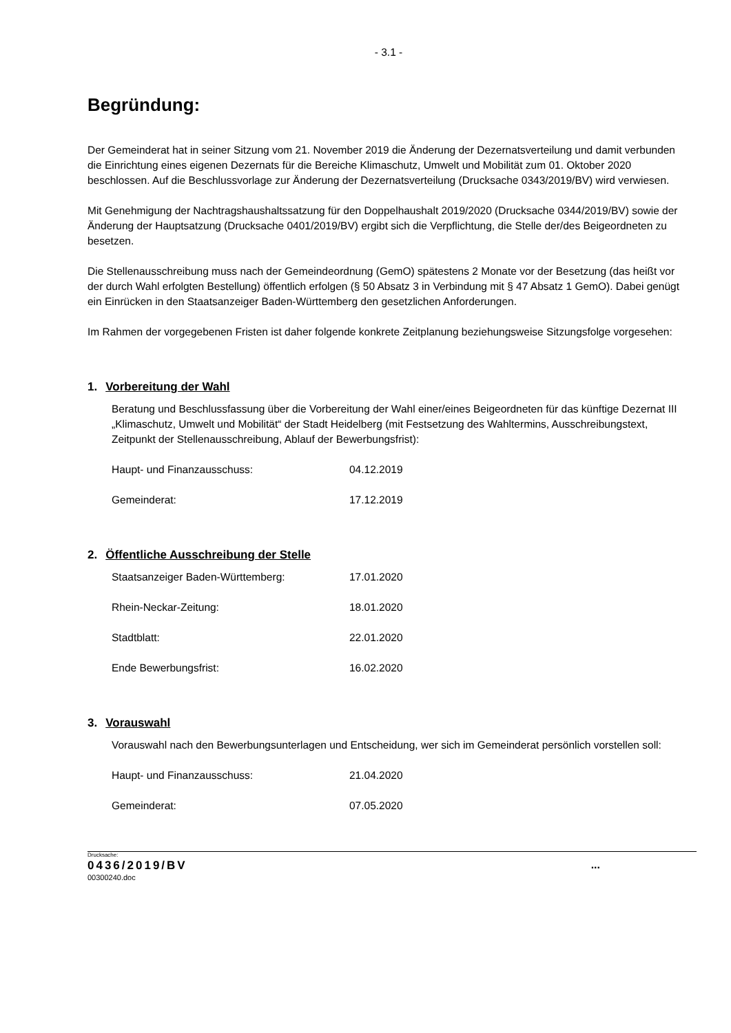- 3.1 -
Begründung:
Der Gemeinderat hat in seiner Sitzung vom 21. November 2019 die Änderung der Dezernatsverteilung und damit verbunden die Einrichtung eines eigenen Dezernats für die Bereiche Klimaschutz, Umwelt und Mobilität zum 01. Oktober 2020 beschlossen. Auf die Beschlussvorlage zur Änderung der Dezernatsverteilung (Drucksache 0343/2019/BV) wird verwiesen.
Mit Genehmigung der Nachtragshaushaltssatzung für den Doppelhaushalt 2019/2020 (Drucksache 0344/2019/BV) sowie der Änderung der Hauptsatzung (Drucksache 0401/2019/BV) ergibt sich die Verpflichtung, die Stelle der/des Beigeordneten zu besetzen.
Die Stellenausschreibung muss nach der Gemeindeordnung (GemO) spätestens 2 Monate vor der Besetzung (das heißt vor der durch Wahl erfolgten Bestellung) öffentlich erfolgen (§ 50 Absatz 3 in Verbindung mit § 47 Absatz 1 GemO). Dabei genügt ein Einrücken in den Staatsanzeiger Baden-Württemberg den gesetzlichen Anforderungen.
Im Rahmen der vorgegebenen Fristen ist daher folgende konkrete Zeitplanung beziehungsweise Sitzungsfolge vorgesehen:
1. Vorbereitung der Wahl
Beratung und Beschlussfassung über die Vorbereitung der Wahl einer/eines Beigeordneten für das künftige Dezernat III „Klimaschutz, Umwelt und Mobilität“ der Stadt Heidelberg (mit Festsetzung des Wahltermins, Ausschreibungstext, Zeitpunkt der Stellenausschreibung, Ablauf der Bewerbungsfrist):
Haupt- und Finanzausschuss: 04.12.2019
Gemeinderat: 17.12.2019
2. Öffentliche Ausschreibung der Stelle
Staatsanzeiger Baden-Württemberg: 17.01.2020
Rhein-Neckar-Zeitung: 18.01.2020
Stadtblatt: 22.01.2020
Ende Bewerbungsfrist: 16.02.2020
3. Vorauswahl
Vorauswahl nach den Bewerbungsunterlagen und Entscheidung, wer sich im Gemeinderat persönlich vorstellen soll:
Haupt- und Finanzausschuss: 21.04.2020
Gemeinderat: 07.05.2020
Drucksache:
0436/2019/BV
...
00300240.doc